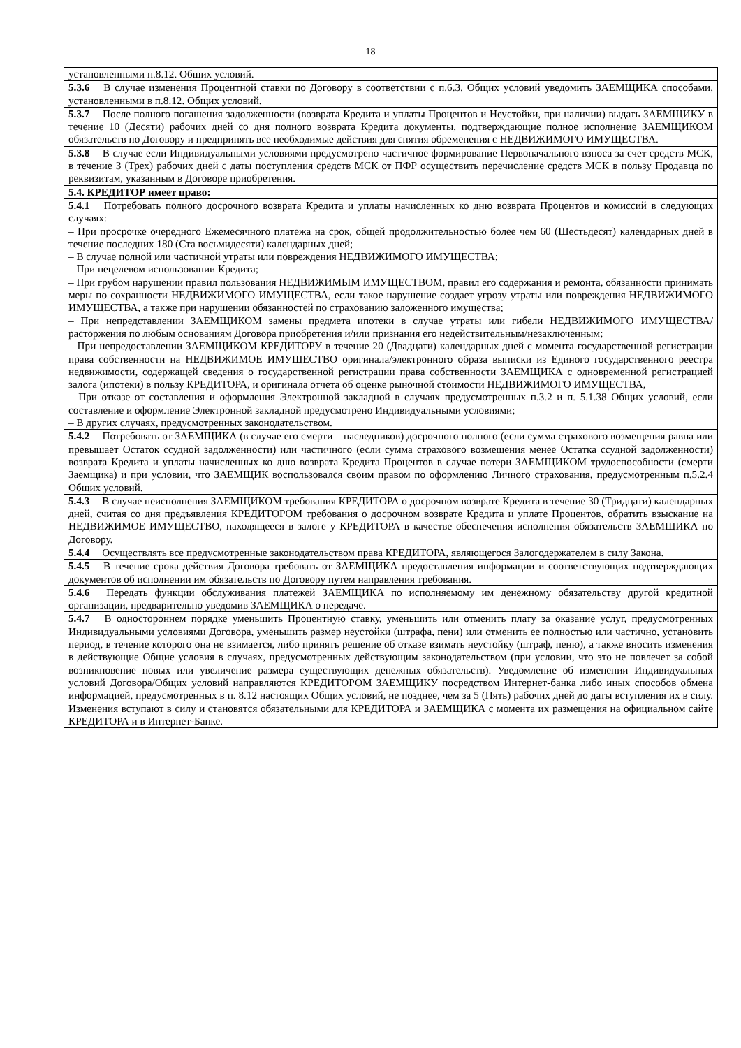18
| установленными п.8.12. Общих условий. |
| 5.3.6 В случае изменения Процентной ставки по Договору в соответствии с п.6.3. Общих условий уведомить ЗАЕМЩИКА способами, установленными в п.8.12. Общих условий. |
| 5.3.7 После полного погашения задолженности (возврата Кредита и уплаты Процентов и Неустойки, при наличии) выдать ЗАЕМЩИКУ в течение 10 (Десяти) рабочих дней со дня полного возврата Кредита документы, подтверждающие полное исполнение ЗАЕМЩИКОМ обязательств по Договору и предпринять все необходимые действия для снятия обременения с НЕДВИЖИМОГО ИМУЩЕСТВА. |
| 5.3.8 В случае если Индивидуальными условиями предусмотрено частичное формирование Первоначального взноса за счет средств МСК, в течение 3 (Трех) рабочих дней с даты поступления средств МСК от ПФР осуществить перечисление средств МСК в пользу Продавца по реквизитам, указанным в Договоре приобретения. |
| 5.4. КРЕДИТОР имеет право: |
| 5.4.1 Потребовать полного досрочного возврата Кредита и уплаты начисленных ко дню возврата Процентов и комиссий в следующих случаях: – При просрочке очередного Ежемесячного платежа на срок, общей продолжительностью более чем 60 (Шестьдесят) календарных дней в течение последних 180 (Ста восьмидесяти) календарных дней; – В случае полной или частичной утраты или повреждения НЕДВИЖИМОГО ИМУЩЕСТВА; – При нецелевом использовании Кредита; – При грубом нарушении правил пользования НЕДВИЖИМЫМ ИМУЩЕСТВОМ, правил его содержания и ремонта, обязанности принимать меры по сохранности НЕДВИЖИМОГО ИМУЩЕСТВА, если такое нарушение создает угрозу утраты или повреждения НЕДВИЖИМОГО ИМУЩЕСТВА, а также при нарушении обязанностей по страхованию заложенного имущества; – При непредставлении ЗАЕМЩИКОМ замены предмета ипотеки в случае утраты или гибели НЕДВИЖИМОГО ИМУЩЕСТВА/ расторжения по любым основаниям Договора приобретения и/или признания его недействительным/незаключенным; – При непредоставлении ЗАЕМЩИКОМ КРЕДИТОРУ в течение 20 (Двадцати) календарных дней с момента государственной регистрации права собственности на НЕДВИЖИМОЕ ИМУЩЕСТВО оригинала/электронного образа выписки из Единого государственного реестра недвижимости, содержащей сведения о государственной регистрации права собственности ЗАЕМЩИКА с одновременной регистрацией залога (ипотеки) в пользу КРЕДИТОРА, и оригинала отчета об оценке рыночной стоимости НЕДВИЖИМОГО ИМУЩЕСТВА, – При отказе от составления и оформления Электронной закладной в случаях предусмотренных п.3.2 и п. 5.1.38 Общих условий, если составление и оформление Электронной закладной предусмотрено Индивидуальными условиями; – В других случаях, предусмотренных законодательством. |
| 5.4.2 Потребовать от ЗАЕМЩИКА (в случае его смерти – наследников) досрочного полного (если сумма страхового возмещения равна или превышает Остаток ссудной задолженности) или частичного (если сумма страхового возмещения менее Остатка ссудной задолженности) возврата Кредита и уплаты начисленных ко дню возврата Кредита Процентов в случае потери ЗАЕМЩИКОМ трудоспособности (смерти Заемщика) и при условии, что ЗАЕМЩИК воспользовался своим правом по оформлению Личного страхования, предусмотренным п.5.2.4 Общих условий. |
| 5.4.3 В случае неисполнения ЗАЕМЩИКОМ требования КРЕДИТОРА о досрочном возврате Кредита в течение 30 (Тридцати) календарных дней, считая со дня предъявления КРЕДИТОРОМ требования о досрочном возврате Кредита и уплате Процентов, обратить взыскание на НЕДВИЖИМОЕ ИМУЩЕСТВО, находящееся в залоге у КРЕДИТОРА в качестве обеспечения исполнения обязательств ЗАЕМЩИКА по Договору. |
| 5.4.4 Осуществлять все предусмотренные законодательством права КРЕДИТОРА, являющегося Залогодержателем в силу Закона. |
| 5.4.5 В течение срока действия Договора требовать от ЗАЕМЩИКА предоставления информации и соответствующих подтверждающих документов об исполнении им обязательств по Договору путем направления требования. |
| 5.4.6 Передать функции обслуживания платежей ЗАЕМЩИКА по исполняемому им денежному обязательству другой кредитной организации, предварительно уведомив ЗАЕМЩИКА о передаче. |
| 5.4.7 В одностороннем порядке уменьшить Процентную ставку, уменьшить или отменить плату за оказание услуг, предусмотренных Индивидуальными условиями Договора, уменьшить размер неустойки (штрафа, пени) или отменить ее полностью или частично, установить период, в течение которого она не взимается, либо принять решение об отказе взимать неустойку (штраф, пеню), а также вносить изменения в действующие Общие условия в случаях, предусмотренных действующим законодательством (при условии, что это не повлечет за собой возникновение новых или увеличение размера существующих денежных обязательств). Уведомление об изменении Индивидуальных условий Договора/Общих условий направляются КРЕДИТОРОМ ЗАЕМЩИКУ посредством Интернет-банка либо иных способов обмена информацией, предусмотренных в п. 8.12 настоящих Общих условий, не позднее, чем за 5 (Пять) рабочих дней до даты вступления их в силу. Изменения вступают в силу и становятся обязательными для КРЕДИТОРА и ЗАЕМЩИКА с момента их размещения на официальном сайте КРЕДИТОРА и в Интернет-Банке. |